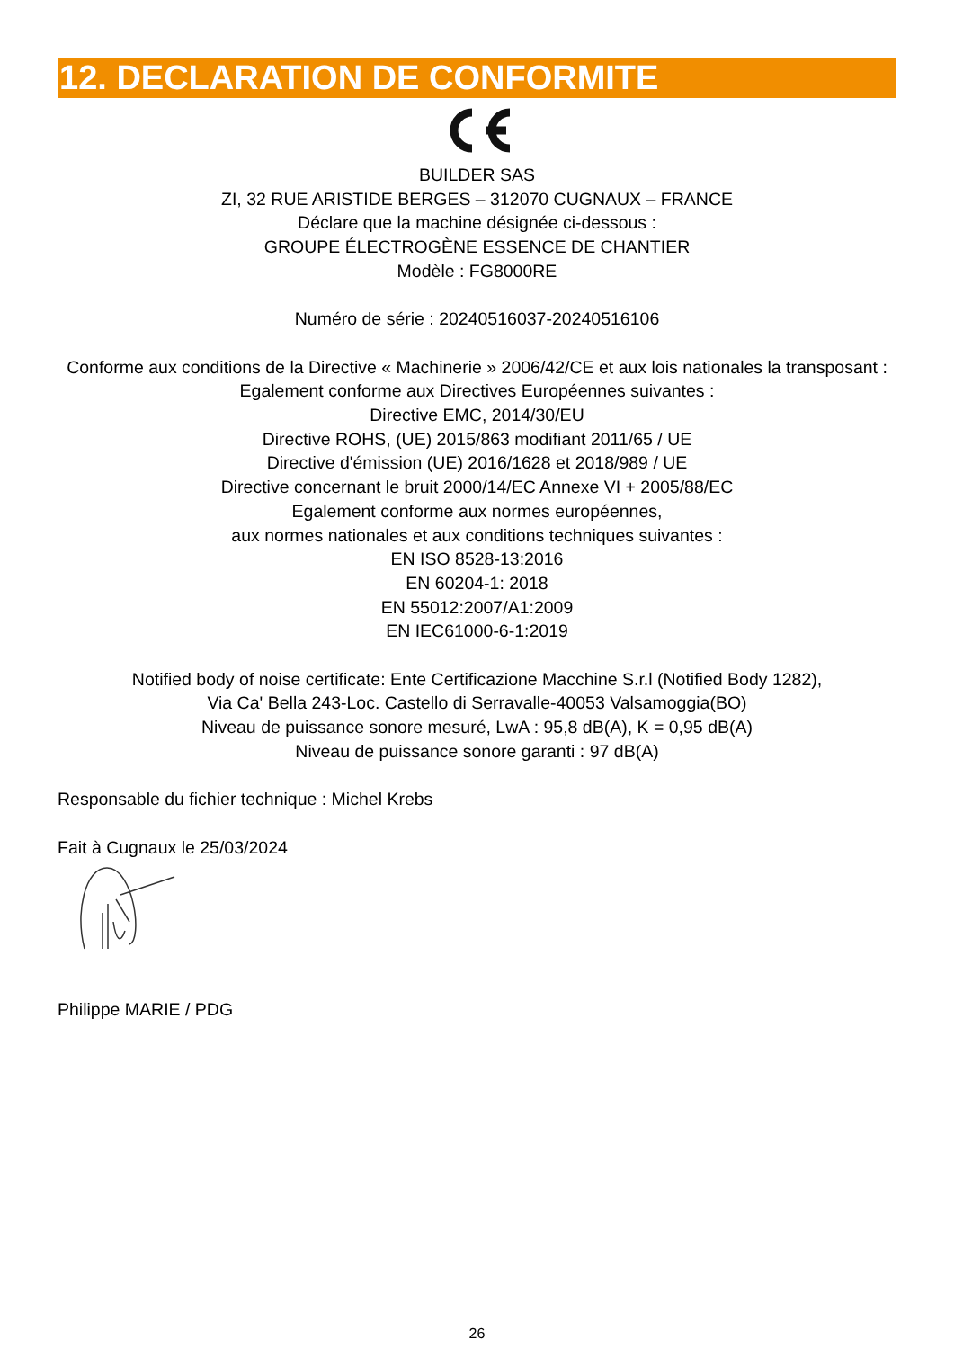12. DECLARATION DE CONFORMITE
BUILDER SAS
ZI, 32 RUE ARISTIDE BERGES – 312070 CUGNAUX – FRANCE
Déclare que la machine désignée ci-dessous :
GROUPE ÉLECTROGÈNE ESSENCE DE CHANTIER
Modèle : FG8000RE
Numéro de série : 20240516037-20240516106
Conforme aux conditions de la Directive « Machinerie » 2006/42/CE et aux lois nationales la transposant :
Egalement conforme aux Directives Européennes suivantes :
Directive EMC, 2014/30/EU
Directive ROHS, (UE) 2015/863 modifiant 2011/65 / UE
Directive d'émission (UE) 2016/1628 et 2018/989 / UE
Directive concernant le bruit 2000/14/EC Annexe VI + 2005/88/EC
Egalement conforme aux normes européennes,
aux normes nationales et aux conditions techniques suivantes :
EN ISO 8528-13:2016
EN 60204-1: 2018
EN 55012:2007/A1:2009
EN IEC61000-6-1:2019
Notified body of noise certificate: Ente Certificazione Macchine S.r.l (Notified Body 1282),
Via Ca' Bella 243-Loc. Castello di Serravalle-40053 Valsamoggia(BO)
Niveau de puissance sonore mesuré, LwA : 95,8 dB(A), K = 0,95 dB(A)
Niveau de puissance sonore garanti : 97 dB(A)
Responsable du fichier technique : Michel Krebs
Fait à Cugnaux le 25/03/2024
Philippe MARIE / PDG
26